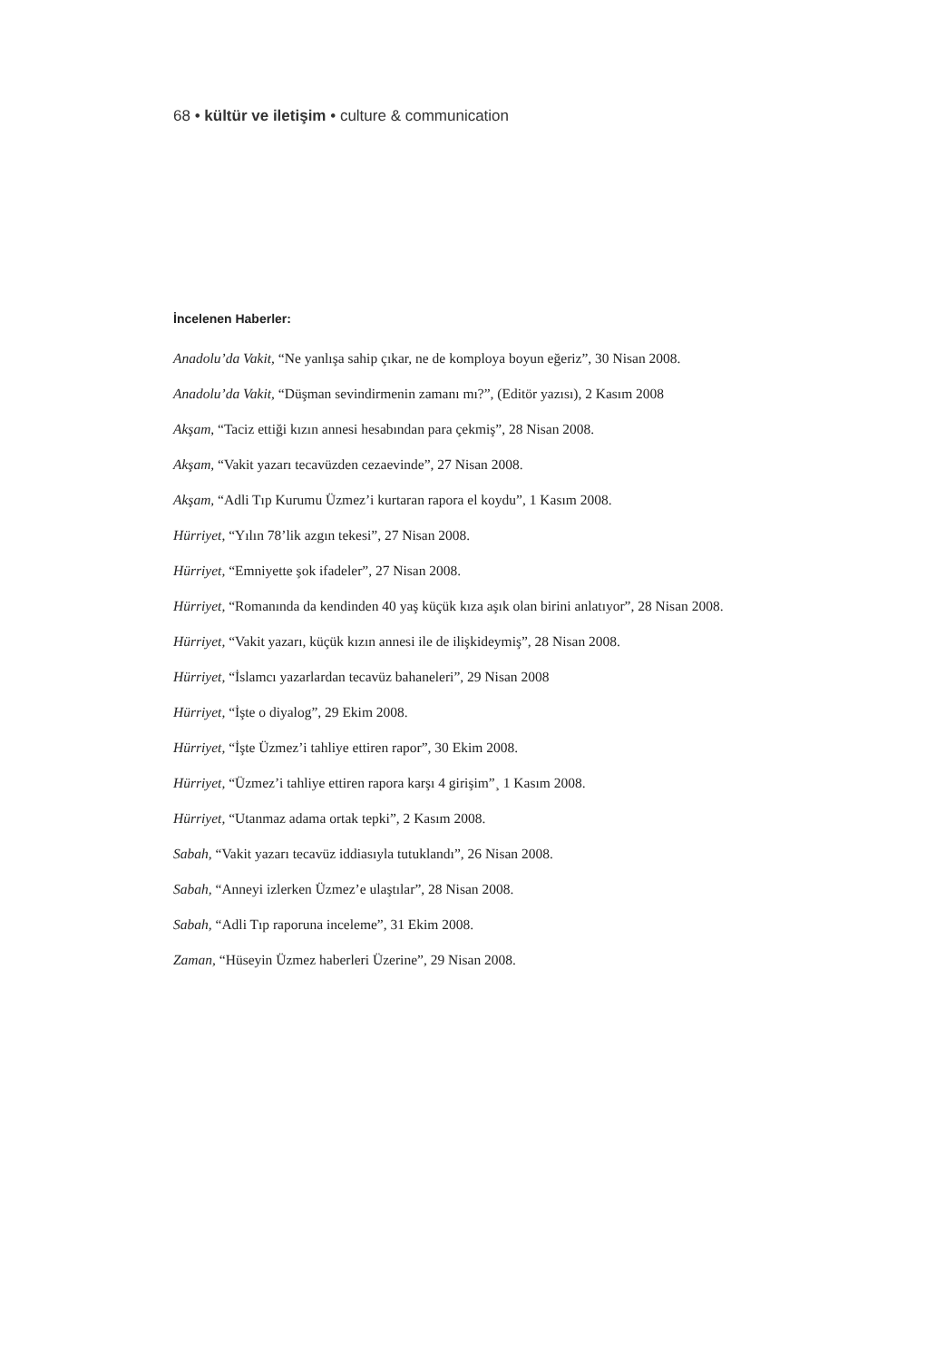68 • kültür ve iletişim • culture & communication
İncelenen Haberler:
Anadolu’da Vakit, “Ne yanlışa sahip çıkar, ne de komploya boyun eğeriz”, 30 Nisan 2008.
Anadolu’da Vakit, “Düşman sevindirmenin zamanı mı?”, (Editör yazısı), 2 Kasım 2008
Akşam, “Taciz ettiği kızın annesi hesabından para çekmiş”, 28 Nisan 2008.
Akşam, “Vakit yazarı tecavüzden cezaevinde”, 27 Nisan 2008.
Akşam, “Adli Tıp Kurumu Üzmez’i kurtaran rapora el koydu”, 1 Kasım 2008.
Hürriyet, “Yılın 78’lik azgın tekesi”, 27 Nisan 2008.
Hürriyet, “Emniyette şok ifadeler”, 27 Nisan 2008.
Hürriyet, “Romanında da kendinden 40 yaş küçük kıza aşık olan birini anlatıyor”, 28 Nisan 2008.
Hürriyet, “Vakit yazarı, küçük kızın annesi ile de ilişkideymiş”, 28 Nisan 2008.
Hürriyet, “İslamcı yazarlardan tecavüz bahaneleri”, 29 Nisan 2008
Hürriyet, “İşte o diyalog”, 29 Ekim 2008.
Hürriyet, “İşte Üzmez’i tahliye ettiren rapor”, 30 Ekim 2008.
Hürriyet, “Üzmez’i tahliye ettiren rapora karşı 4 girişim”¸ 1 Kasım 2008.
Hürriyet, “Utanmaz adama ortak tepki”, 2 Kasım 2008.
Sabah, “Vakit yazarı tecavüz iddiasıyla tutuklandı”, 26 Nisan 2008.
Sabah, “Anneyi izlerken Üzmez’e ulaştılar”, 28 Nisan 2008.
Sabah, “Adli Tıp raporuna inceleme”, 31 Ekim 2008.
Zaman, “Hüseyin Üzmez haberleri Üzerine”, 29 Nisan 2008.